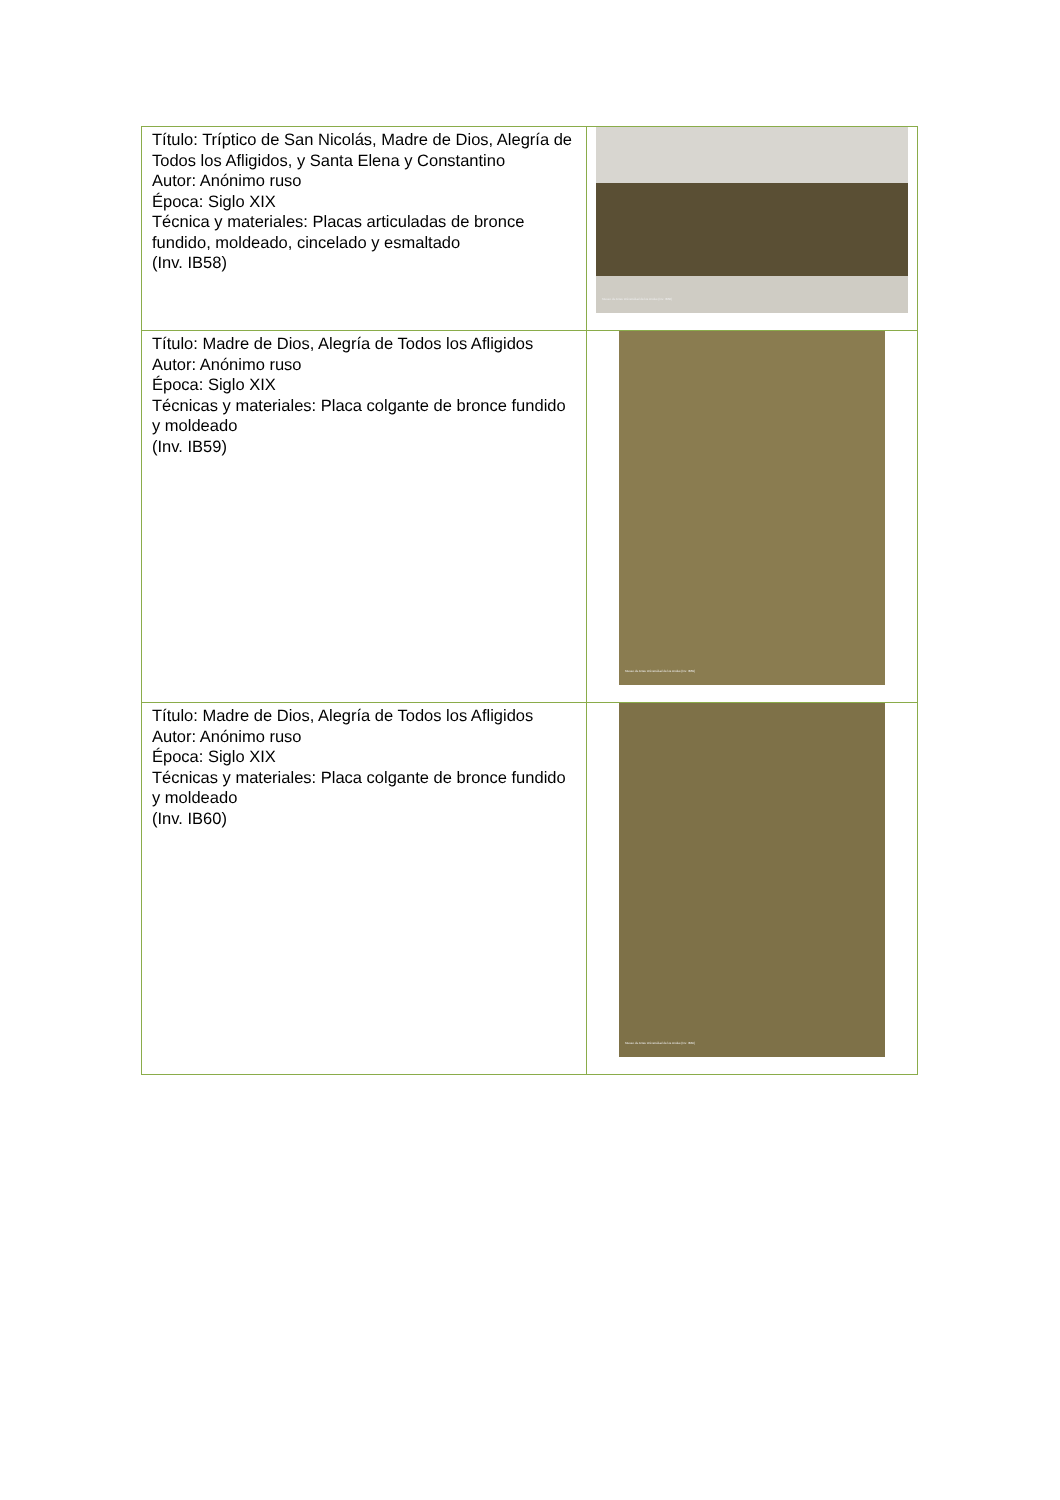| Título: Tríptico de San Nicolás, Madre de Dios, Alegría de Todos los Afligidos, y Santa Elena y Constantino Autor: Anónimo ruso Época: Siglo XIX Técnica y materiales: Placas articuladas de bronce fundido, moldeado, cincelado y esmaltado (Inv. IB58) | Museo de Artes Universidad de los Andes (Inv. IB58) |
| Título: Madre de Dios, Alegría de Todos los Afligidos Autor: Anónimo ruso Época: Siglo XIX Técnicas y materiales: Placa colgante de bronce fundido y moldeado (Inv. IB59) | Museo de Artes Universidad de los Andes (Inv. IB59) |
| Título: Madre de Dios, Alegría de Todos los Afligidos Autor: Anónimo ruso Época: Siglo XIX Técnicas y materiales: Placa colgante de bronce fundido y moldeado (Inv. IB60) | Museo de Artes Universidad de los Andes (Inv. IB60) |